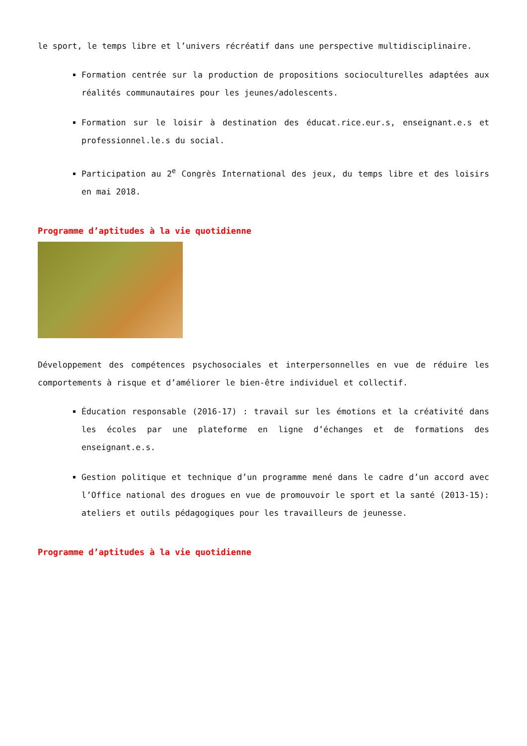le sport, le temps libre et l’univers récréatif dans une perspective multidisciplinaire.
Formation centrée sur la production de propositions socioculturelles adaptées aux réalités communautaires pour les jeunes/adolescents.
Formation sur le loisir à destination des éducat.rice.eur.s, enseignant.e.s et professionnel.le.s du social.
Participation au 2<sup>e</sup> Congrès International des jeux, du temps libre et des loisirs en mai 2018.
Programme d’aptitudes à la vie quotidienne
Développement des compétences psychosociales et interpersonnelles en vue de réduire les comportements à risque et d’améliorer le bien-être individuel et collectif.
Éducation responsable (2016-17) : travail sur les émotions et la créativité dans les écoles par une plateforme en ligne d’échanges et de formations des enseignant.e.s.
Gestion politique et technique d’un programme mené dans le cadre d’un accord avec l’Office national des drogues en vue de promouvoir le sport et la santé (2013-15): ateliers et outils pédagogiques pour les travailleurs de jeunesse.
Programme d’aptitudes à la vie quotidienne